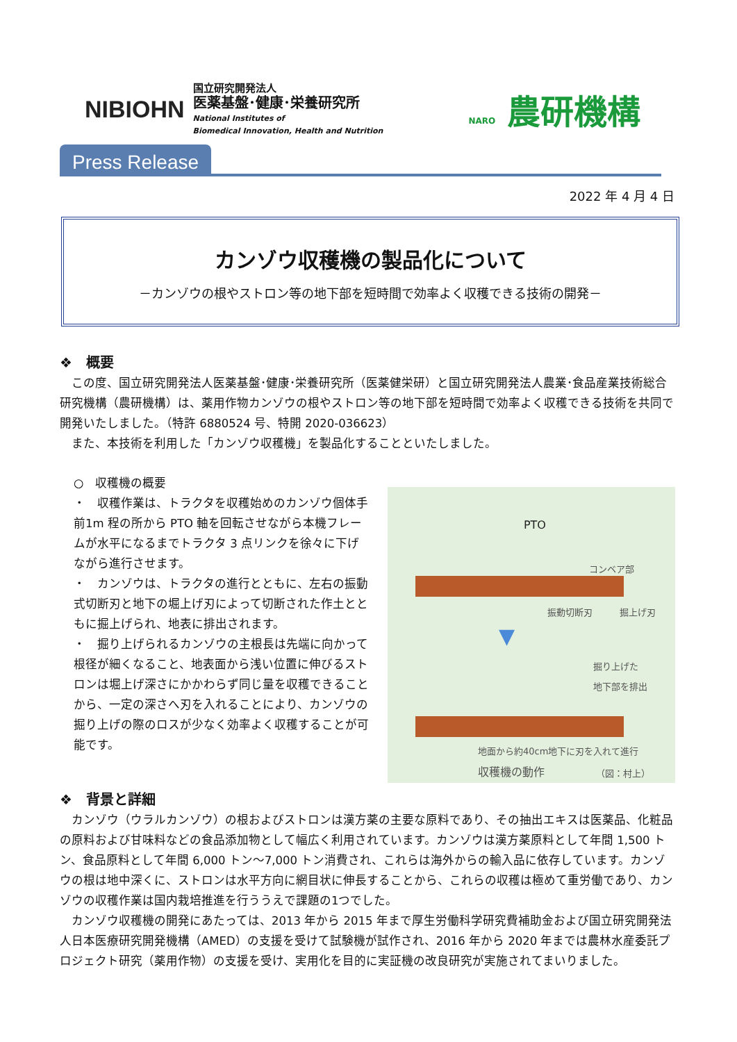NIBIOHN
国立研究開発法人
医薬基盤･健康･栄養研究所
National Institutes of
Biomedical Innovation, Health and Nutrition
NARO 農研機構
Press Release
2022 年 4 月 4 日
カンゾウ収穫機の製品化について
－カンゾウの根やストロン等の地下部を短時間で効率よく収穫できる技術の開発－
❖　概要
　この度、国立研究開発法人医薬基盤･健康･栄養研究所（医薬健栄研）と国立研究開発法人農業･食品産業技術総合研究機構（農研機構）は、薬用作物カンゾウの根やストロン等の地下部を短時間で効率よく収穫できる技術を共同で開発いたしました。（特許 6880524 号、特開 2020-036623）
　また、本技術を利用した「カンゾウ収穫機」を製品化することといたしました。
○　収穫機の概要
・　収穫作業は、トラクタを収穫始めのカンゾウ個体手前1m 程の所から PTO 軸を回転させながら本機フレームが水平になるまでトラクタ 3 点リンクを徐々に下げながら進行させます。
・　カンゾウは、トラクタの進行とともに、左右の振動式切断刃と地下の堀上げ刃によって切断された作土とともに掘上げられ、地表に排出されます。
・　掘り上げられるカンゾウの主根長は先端に向かって根径が細くなること、地表面から浅い位置に伸びるストロンは堀上げ深さにかかわらず同じ量を収穫できることから、一定の深さへ刃を入れることにより、カンゾウの掘り上げの際のロスが少なく効率よく収穫することが可能です。
PTO
コンベア部
振動切断刃 掘上げ刃
▼
掘り上げた
地下部を排出
地面から約40cm地下に刃を入れて進行
収穫機の動作 （図：村上）
❖　背景と詳細
　カンゾウ（ウラルカンゾウ）の根およびストロンは漢方薬の主要な原料であり、その抽出エキスは医薬品、化粧品の原料および甘味料などの食品添加物として幅広く利用されています。カンゾウは漢方薬原料として年間 1,500 トン、食品原料として年間 6,000 トン～7,000 トン消費され、これらは海外からの輸入品に依存しています。カンゾウの根は地中深くに、ストロンは水平方向に網目状に伸長することから、これらの収穫は極めて重労働であり、カンゾウの収穫作業は国内栽培推進を行ううえで課題の1つでした。
　カンゾウ収穫機の開発にあたっては、2013 年から 2015 年まで厚生労働科学研究費補助金および国立研究開発法人日本医療研究開発機構（AMED）の支援を受けて試験機が試作され、2016 年から 2020 年までは農林水産委託プロジェクト研究（薬用作物）の支援を受け、実用化を目的に実証機の改良研究が実施されてまいりました。